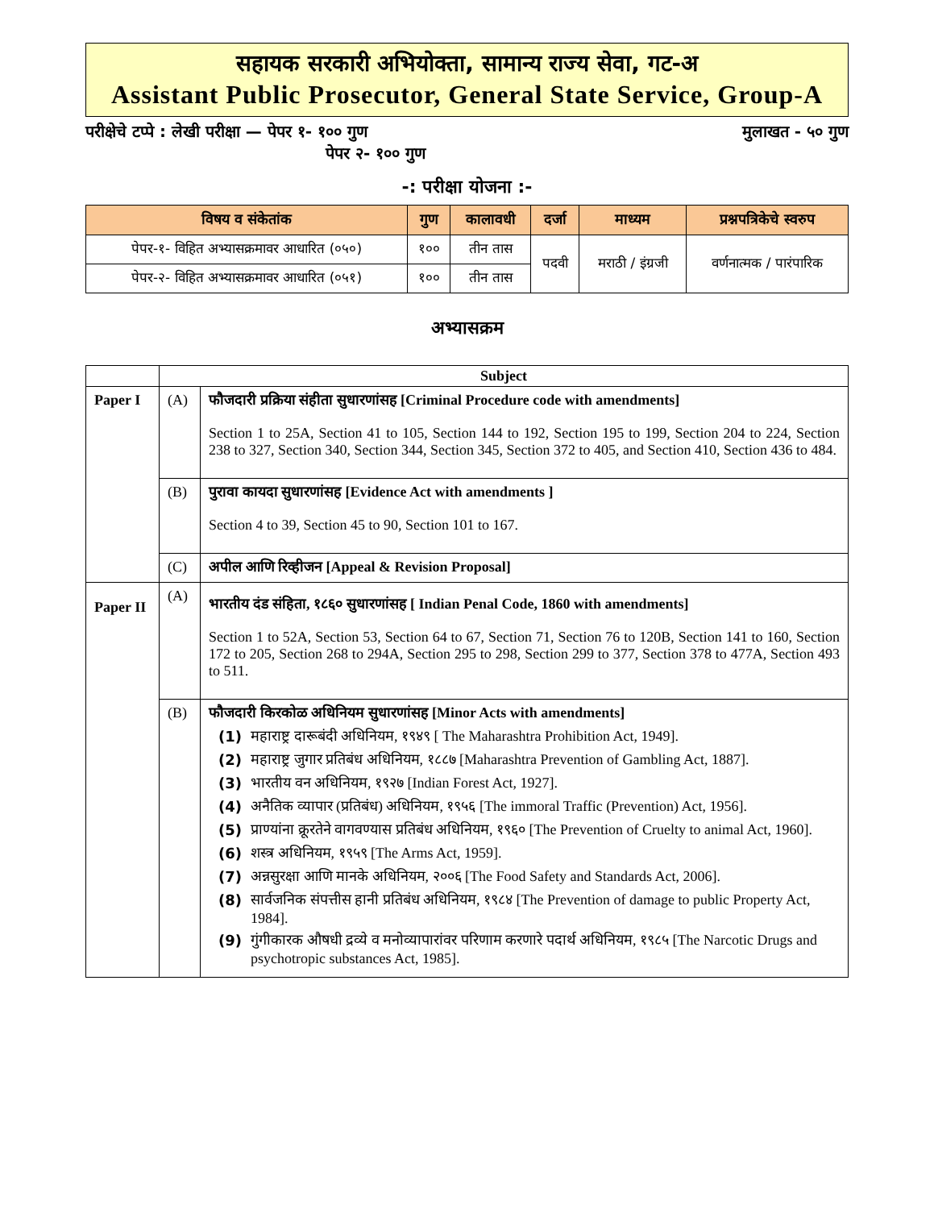सहायक सरकारी अभियोक्ता, सामान्य राज्य सेवा, गट-अ
Assistant Public Prosecutor, General State Service, Group-A
परीक्षेचे टप्पे : लेखी परीक्षा — पेपर १- १०० गुण
पेपर २- १०० गुण
मुलाखत - ५० गुण
-: परीक्षा योजना :-
| विषय व संकेतांक | गुण | कालावधी | दर्जा | माध्यम | प्रश्नपत्रिकेचे स्वरुप |
| --- | --- | --- | --- | --- | --- |
| पेपर-१- विहित अभ्यासक्रमावर आधारित (०५०) | १०० | तीन तास | पदवी | मराठी / इंग्रजी | वर्णनात्मक / पारंपारिक |
| पेपर-२- विहित अभ्यासक्रमावर आधारित (०५१) | १०० | तीन तास | | | |
अभ्यासक्रम
| | Subject | |
| Paper I | (A) | फौजदारी प्रक्रिया संहीता सुधारणांसह [Criminal Procedure code with amendments] Section 1 to 25A, Section 41 to 105, Section 144 to 192, Section 195 to 199, Section 204 to 224, Section 238 to 327, Section 340, Section 344, Section 345, Section 372 to 405, and Section 410, Section 436 to 484. |
| | (B) | पुरावा कायदा सुधारणांसह [Evidence Act with amendments ] Section 4 to 39, Section 45 to 90, Section 101 to 167. |
| | (C) | अपील आणि रिव्हीजन [Appeal & Revision Proposal] |
| Paper II | (A) | भारतीय दंड संहिता, १८६० सुधारणांसह [ Indian Penal Code, 1860 with amendments] Section 1 to 52A, Section 53, Section 64 to 67, Section 71, Section 76 to 120B, Section 141 to 160, Section 172 to 205, Section 268 to 294A, Section 295 to 298, Section 299 to 377, Section 378 to 477A, Section 493 to 511. |
| | (B) | फौजदारी किरकोळ अधिनियम सुधारणांसह [Minor Acts with amendments] (1) महाराष्ट्र दारूबंदी अधिनियम, १९४९ [ The Maharashtra Prohibition Act, 1949]. (2) महाराष्ट्र जुगार प्रतिबंध अधिनियम, १८८७ [Maharashtra Prevention of Gambling Act, 1887]. (3) भारतीय वन अधिनियम, १९२७ [Indian Forest Act, 1927]. (4) अनैतिक व्यापार (प्रतिबंध) अधिनियम, १९५६ [The immoral Traffic (Prevention) Act, 1956]. (5) प्राण्यांना क्रूरतेने वागवण्यास प्रतिबंध अधिनियम, १९६० [The Prevention of Cruelty to animal Act, 1960]. (6) शस्त्र अधिनियम, १९५९ [The Arms Act, 1959]. (7) अन्नसुरक्षा आणि मानके अधिनियम, २००६ [The Food Safety and Standards Act, 2006]. (8) सार्वजनिक संपत्तीस हानी प्रतिबंध अधिनियम, १९८४ [The Prevention of damage to public Property Act, 1984]. (9) गुंगीकारक औषधी द्रव्ये व मनोव्यापारांवर परिणाम करणारे पदार्थ अधिनियम, १९८५ [The Narcotic Drugs and psychotropic substances Act, 1985]. |